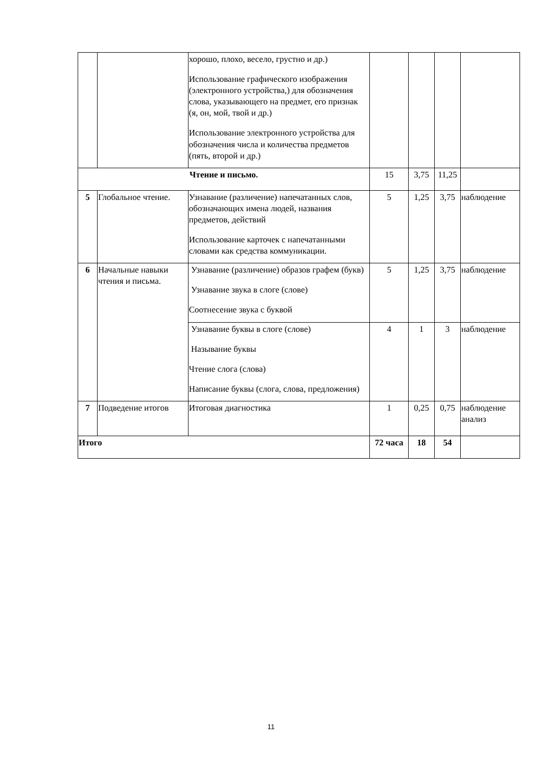| | | хорошо, плохо, весело, грустно и др.) Использование графического изображения (электронного устройства,) для обозначения слова, указывающего на предмет, его признак (я, он, мой, твой и др.) Использование электронного устройства для обозначения числа и количества предметов (пять, второй и др.) | | | | |
| Чтение и письмо. | | | 15 | 3,75 | 11,25 | |
| 5 | Глобальное чтение. | Узнавание (различение) напечатанных слов, обозначающих имена людей, названия предметов, действий Использование карточек с напечатанными словами как средства коммуникации. | 5 | 1,25 | 3,75 | наблюдение |
| 6 | Начальные навыки чтения и письма. | Узнавание (различение) образов графем (букв) Узнавание звука в слоге (слове) Соотнесение звука с буквой | 5 | 1,25 | 3,75 | наблюдение |
| | | Узнавание буквы в слоге (слове) Называние буквы Чтение слога (слова) Написание буквы (слога, слова, предложения) | 4 | 1 | 3 | наблюдение |
| 7 | Подведение итогов | Итоговая диагностика | 1 | 0,25 | 0,75 | наблюдение анализ |
| Итого | | | 72 часа | 18 | 54 | |
11